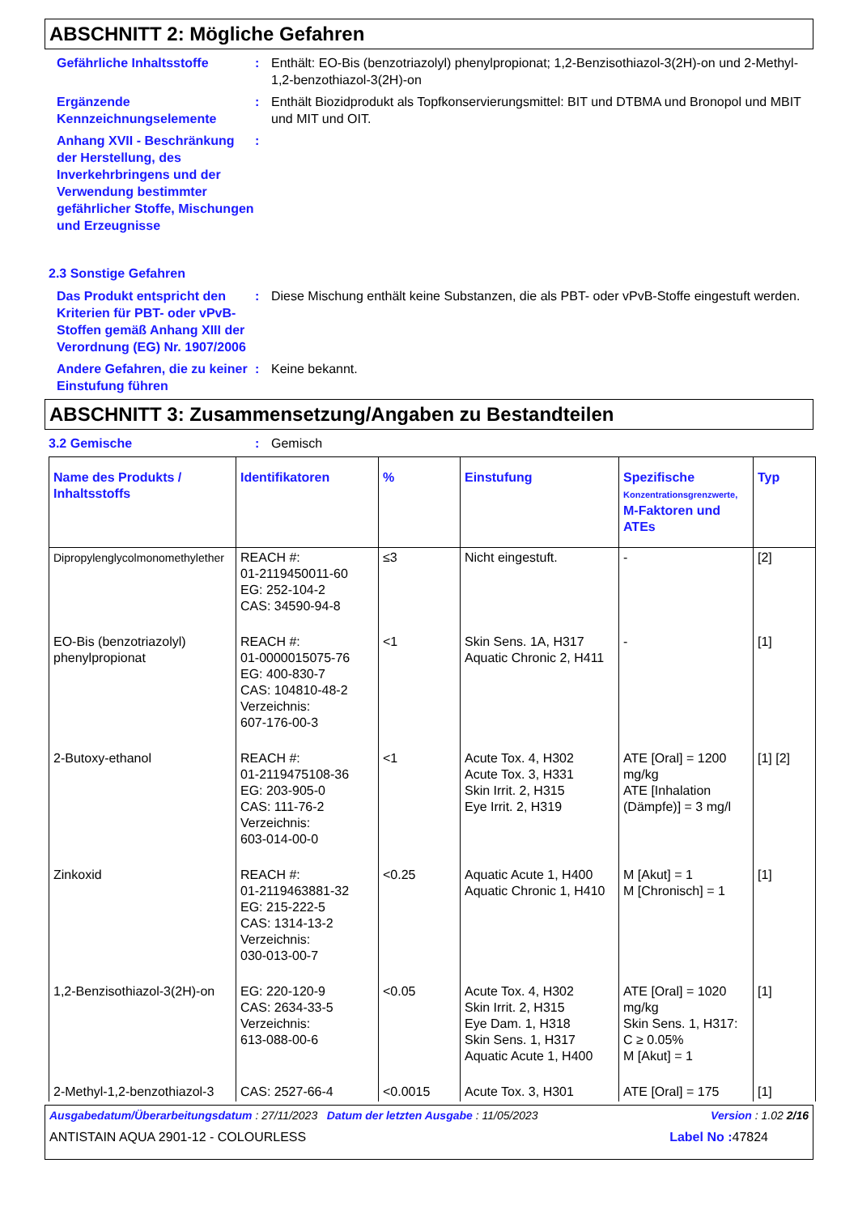ABSCHNITT 2: Mögliche Gefahren
Gefährliche Inhaltsstoffe : Enthält: EO-Bis (benzotriazolyl) phenylpropionat; 1,2-Benzisothiazol-3(2H)-on und 2-Methyl-1,2-benzothiazol-3(2H)-on
Ergänzende Kennzeichnungselemente
: Enthält Biozidprodukt als Topfkonservierungsmittel: BIT und DTBMA und Bronopol und MBIT und MIT und OIT.
Anhang XVII - Beschränkung der Herstellung, des Inverkehrbringens und der Verwendung bestimmter gefährlicher Stoffe, Mischungen und Erzeugnisse
:
2.3 Sonstige Gefahren
Das Produkt entspricht den Kriterien für PBT- oder vPvB-Stoffen gemäß Anhang XIII der Verordnung (EG) Nr. 1907/2006
: Diese Mischung enthält keine Substanzen, die als PBT- oder vPvB-Stoffe eingestuft werden.
Andere Gefahren, die zu keiner Einstufung führen
: Keine bekannt.
ABSCHNITT 3: Zusammensetzung/Angaben zu Bestandteilen
3.2 Gemische : Gemisch
| Name des Produkts / Inhaltsstoffs | Identifikatoren | % | Einstufung | Spezifische Konzentrationsgrenzwerte, M-Faktoren und ATEs | Typ |
| --- | --- | --- | --- | --- | --- |
| Dipropylenglycolmonomethylether | REACH #: 01-2119450011-60 EG: 252-104-2 CAS: 34590-94-8 | ≤3 | Nicht eingestuft. | - | [2] |
| EO-Bis (benzotriazolyl) phenylpropionat | REACH #: 01-0000015075-76 EG: 400-830-7 CAS: 104810-48-2 Verzeichnis: 607-176-00-3 | <1 | Skin Sens. 1A, H317 Aquatic Chronic 2, H411 | - | [1] |
| 2-Butoxy-ethanol | REACH #: 01-2119475108-36 EG: 203-905-0 CAS: 111-76-2 Verzeichnis: 603-014-00-0 | <1 | Acute Tox. 4, H302 Acute Tox. 3, H331 Skin Irrit. 2, H315 Eye Irrit. 2, H319 | ATE [Oral] = 1200 mg/kg ATE [Inhalation (Dämpfe)] = 3 mg/l | [1] [2] |
| Zinkoxid | REACH #: 01-2119463881-32 EG: 215-222-5 CAS: 1314-13-2 Verzeichnis: 030-013-00-7 | <0.25 | Aquatic Acute 1, H400 Aquatic Chronic 1, H410 | M [Akut] = 1 M [Chronisch] = 1 | [1] |
| 1,2-Benzisothiazol-3(2H)-on | EG: 220-120-9 CAS: 2634-33-5 Verzeichnis: 613-088-00-6 | <0.05 | Acute Tox. 4, H302 Skin Irrit. 2, H315 Eye Dam. 1, H318 Skin Sens. 1, H317 Aquatic Acute 1, H400 | ATE [Oral] = 1020 mg/kg Skin Sens. 1, H317: C ≥ 0.05% M [Akut] = 1 | [1] |
| 2-Methyl-1,2-benzothiazol-3 | CAS: 2527-66-4 | <0.0015 | Acute Tox. 3, H301 | ATE [Oral] = 175 | [1] |
Ausgabedatum/Überarbeitungsdatum : 27/11/2023 Datum der letzten Ausgabe : 11/05/2023 Version : 1.02 2/16
ANTISTAIN AQUA 2901-12 - COLOURLESS Label No : 47824